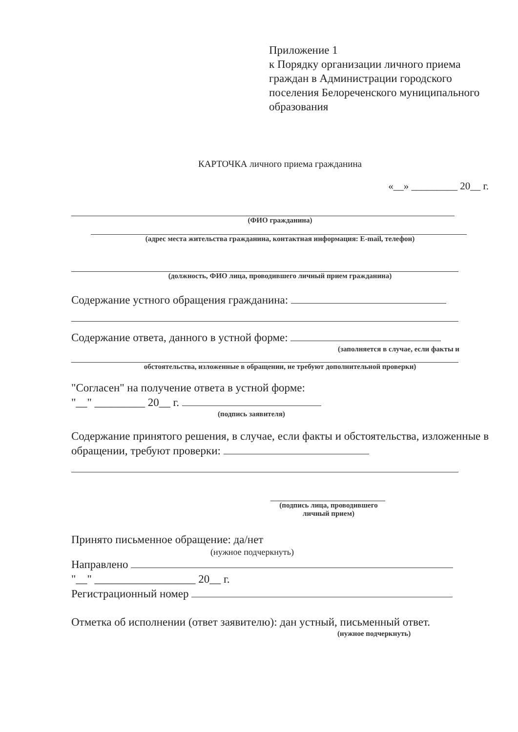Приложение 1
к Порядку организации личного приема граждан в Администрации городского поселения Белореченского муниципального образования
КАРТОЧКА личного приема гражданина
«__» _________ 20__ г.
(ФИО гражданина)
(адрес места жительства гражданина, контактная информация: E-mail, телефон)
(должность, ФИО лица, проводившего личный прием гражданина)
Содержание устного обращения гражданина:
Содержание ответа, данного в устной форме:
(заполняется в случае, если факты и
обстоятельства, изложенные в обращении, не требуют дополнительной проверки)
"Согласен" на получение ответа в устной форме:
"__" _________ 20__ г.
(подпись заявителя)
Содержание принятого решения, в случае, если факты и обстоятельства, изложенные в обращении, требуют проверки:
(подпись лица, проводившего личный прием)
Принято письменное обращение: да/нет
(нужное подчеркнуть)
Направлено
"__" __________________ 20__ г.
Регистрационный номер
Отметка об исполнении (ответ заявителю): дан устный, письменный ответ.
(нужное подчеркнуть)